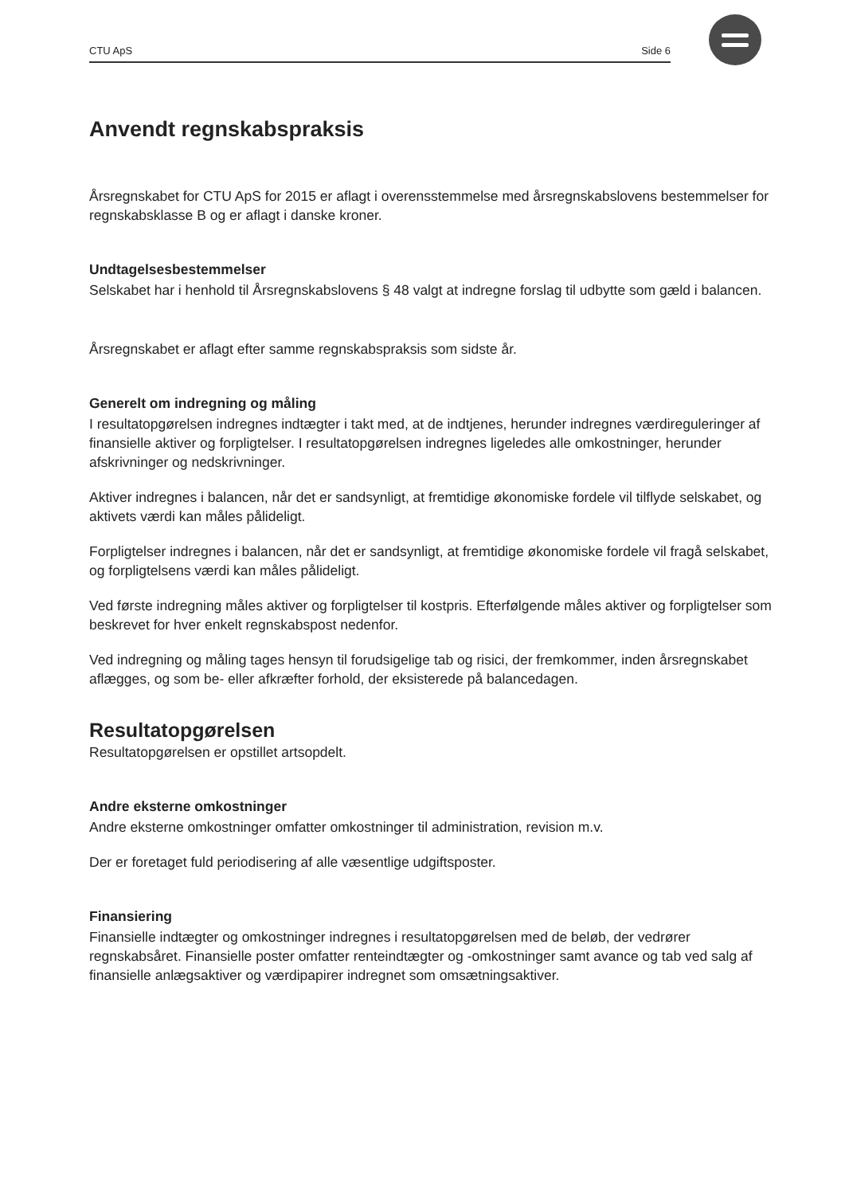CTU ApS Side 6
Anvendt regnskabspraksis
Årsregnskabet for CTU ApS for 2015 er aflagt i overensstemmelse med årsregnskabslovens bestemmelser for regnskabsklasse B og er aflagt i danske kroner.
Undtagelsesbestemmelser
Selskabet har i henhold til Årsregnskabslovens § 48 valgt at indregne forslag til udbytte som gæld i balancen.
Årsregnskabet er aflagt efter samme regnskabspraksis som sidste år.
Generelt om indregning og måling
I resultatopgørelsen indregnes indtægter i takt med, at de indtjenes, herunder indregnes værdireguleringer af finansielle aktiver og forpligtelser. I resultatopgørelsen indregnes ligeledes alle omkostninger, herunder afskrivninger og nedskrivninger.
Aktiver indregnes i balancen, når det er sandsynligt, at fremtidige økonomiske fordele vil tilflyde selskabet, og aktivets værdi kan måles pålideligt.
Forpligtelser indregnes i balancen, når det er sandsynligt, at fremtidige økonomiske fordele vil fragå selskabet, og forpligtelsens værdi kan måles pålideligt.
Ved første indregning måles aktiver og forpligtelser til kostpris. Efterfølgende måles aktiver og forpligtelser som beskrevet for hver enkelt regnskabspost nedenfor.
Ved indregning og måling tages hensyn til forudsigelige tab og risici, der fremkommer, inden årsregnskabet aflægges, og som be- eller afkræfter forhold, der eksisterede på balancedagen.
Resultatopgørelsen
Resultatopgørelsen er opstillet artsopdelt.
Andre eksterne omkostninger
Andre eksterne omkostninger omfatter omkostninger til administration, revision m.v.
Der er foretaget fuld periodisering af alle væsentlige udgiftsposter.
Finansiering
Finansielle indtægter og omkostninger indregnes i resultatopgørelsen med de beløb, der vedrører regnskabsåret. Finansielle poster omfatter renteindtægter og -omkostninger samt avance og tab ved salg af finansielle anlægsaktiver og værdipapirer indregnet som omsætningsaktiver.